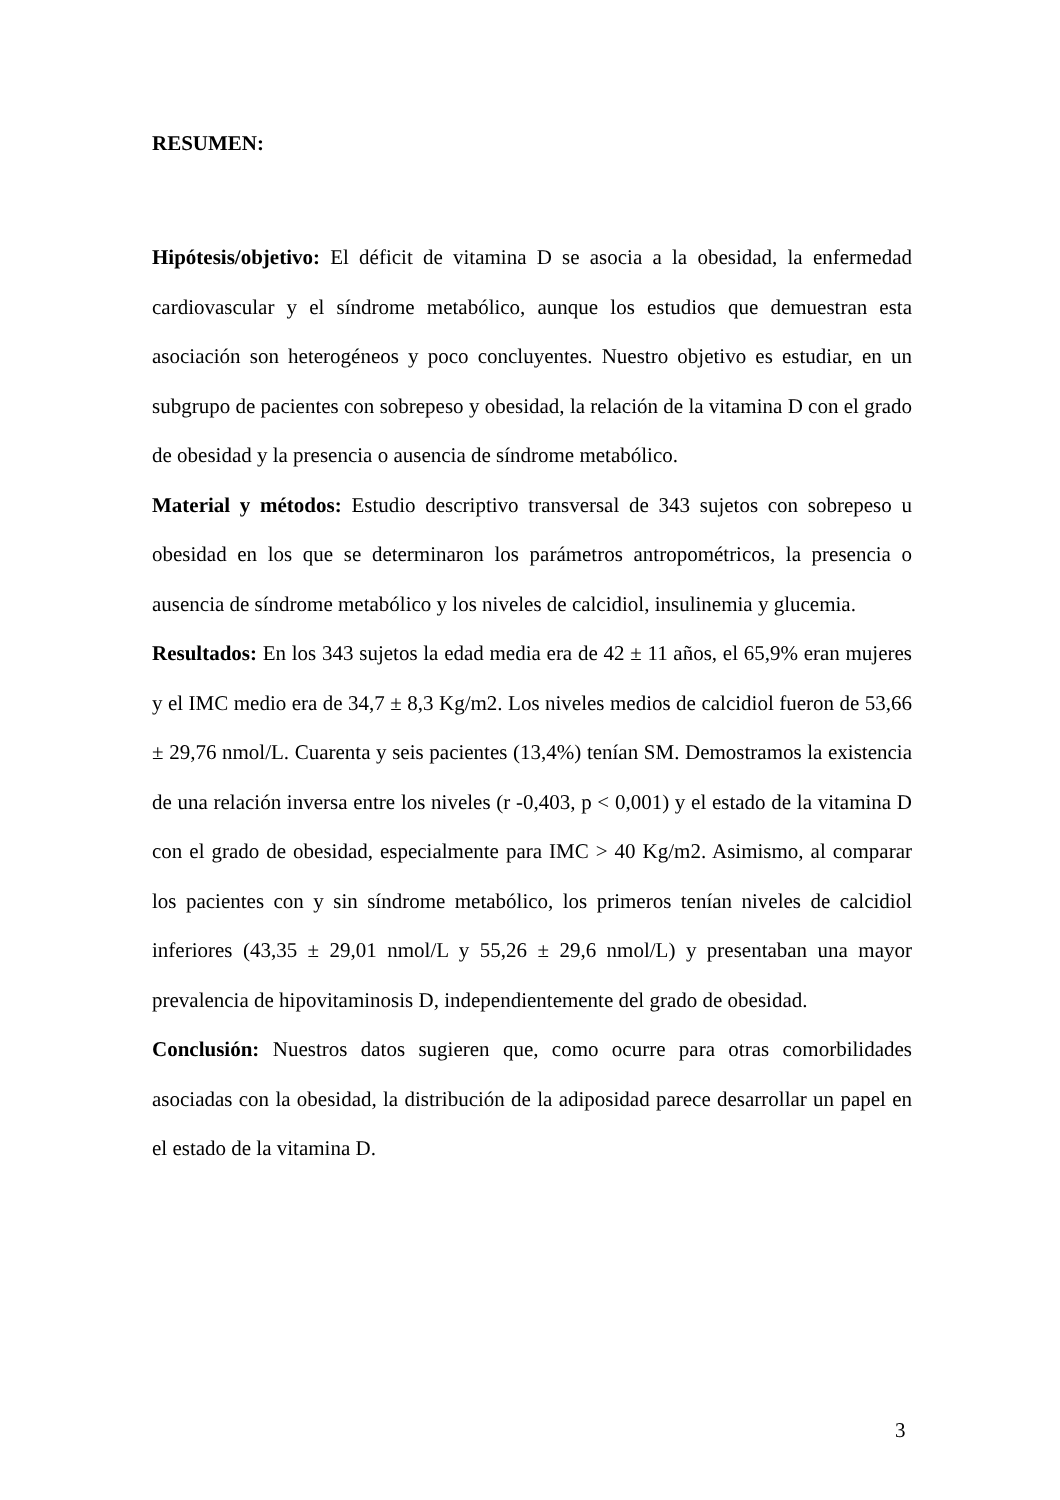RESUMEN:
Hipótesis/objetivo: El déficit de vitamina D se asocia a la obesidad, la enfermedad cardiovascular y el síndrome metabólico, aunque los estudios que demuestran esta asociación son heterogéneos y poco concluyentes. Nuestro objetivo es estudiar, en un subgrupo de pacientes con sobrepeso y obesidad, la relación de la vitamina D con el grado de obesidad y la presencia o ausencia de síndrome metabólico.
Material y métodos: Estudio descriptivo transversal de 343 sujetos con sobrepeso u obesidad en los que se determinaron los parámetros antropométricos, la presencia o ausencia de síndrome metabólico y los niveles de calcidiol, insulinemia y glucemia.
Resultados: En los 343 sujetos la edad media era de 42 ± 11 años, el 65,9% eran mujeres y el IMC medio era de 34,7 ± 8,3 Kg/m2. Los niveles medios de calcidiol fueron de 53,66 ± 29,76 nmol/L. Cuarenta y seis pacientes (13,4%) tenían SM. Demostramos la existencia de una relación inversa entre los niveles (r -0,403, p < 0,001) y el estado de la vitamina D con el grado de obesidad, especialmente para IMC > 40 Kg/m2. Asimismo, al comparar los pacientes con y sin síndrome metabólico, los primeros tenían niveles de calcidiol inferiores (43,35 ± 29,01 nmol/L y 55,26 ± 29,6 nmol/L) y presentaban una mayor prevalencia de hipovitaminosis D, independientemente del grado de obesidad.
Conclusión: Nuestros datos sugieren que, como ocurre para otras comorbilidades asociadas con la obesidad, la distribución de la adiposidad parece desarrollar un papel en el estado de la vitamina D.
3